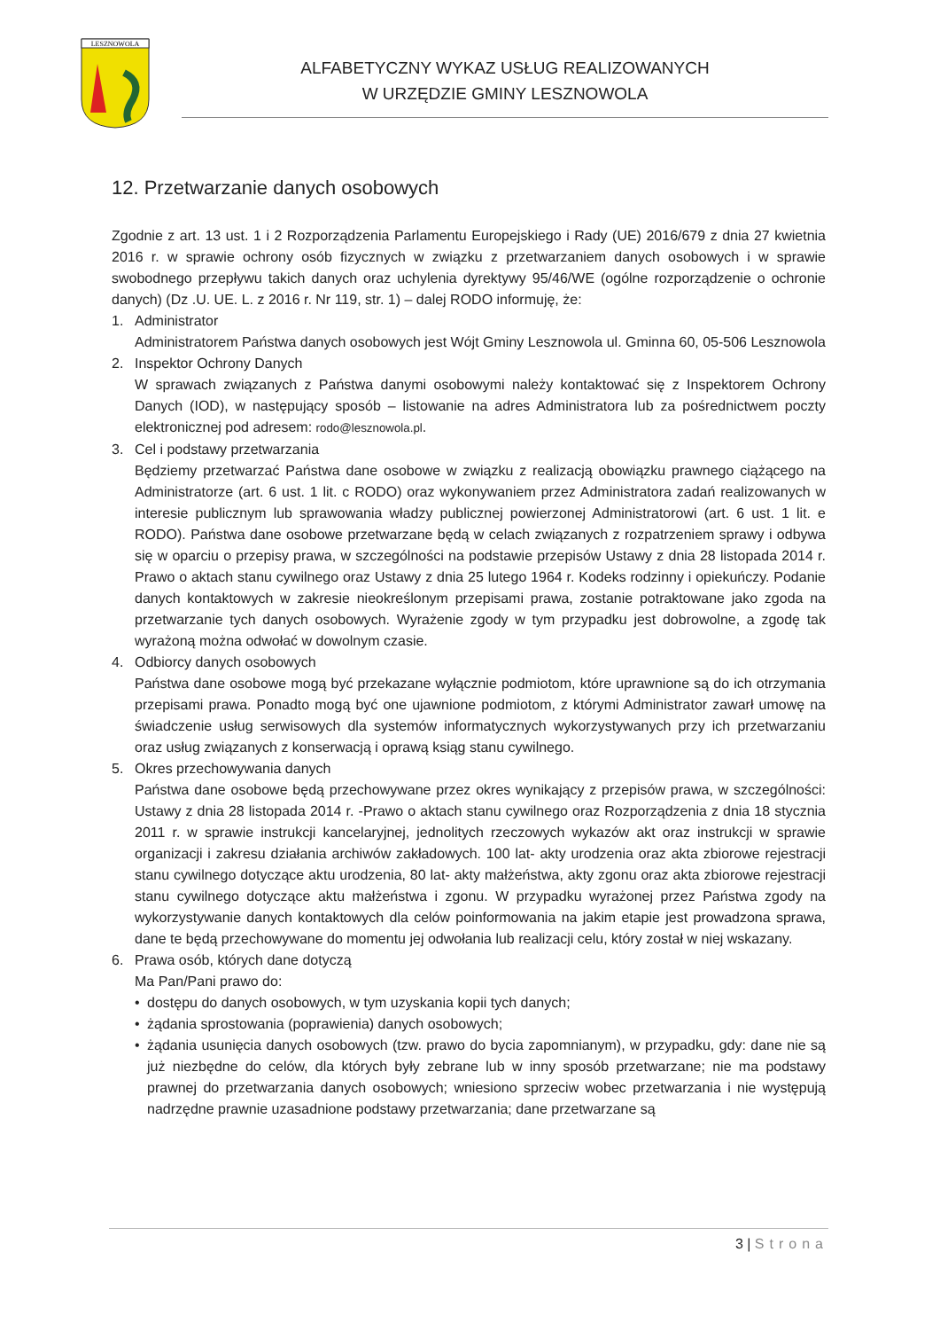LESZNOWOLA
ALFABETYCZNY WYKAZ USŁUG REALIZOWANYCH
W URZĘDZIE GMINY LESZNOWOLA
12. Przetwarzanie danych osobowych
Zgodnie z art. 13 ust. 1 i 2 Rozporządzenia Parlamentu Europejskiego i Rady (UE) 2016/679 z dnia 27 kwietnia 2016 r. w sprawie ochrony osób fizycznych w związku z przetwarzaniem danych osobowych i w sprawie swobodnego przepływu takich danych oraz uchylenia dyrektywy 95/46/WE (ogólne rozporządzenie o ochronie danych) (Dz .U. UE. L. z 2016 r. Nr 119, str. 1) – dalej RODO informuję, że:
1. Administrator
Administratorem Państwa danych osobowych jest Wójt Gminy Lesznowola ul. Gminna 60, 05-506 Lesznowola
2. Inspektor Ochrony Danych
W sprawach związanych z Państwa danymi osobowymi należy kontaktować się z Inspektorem Ochrony Danych (IOD), w następujący sposób – listowanie na adres Administratora lub za pośrednictwem poczty elektronicznej pod adresem: rodo@lesznowola.pl.
3. Cel i podstawy przetwarzania
Będziemy przetwarzać Państwa dane osobowe w związku z realizacją obowiązku prawnego ciążącego na Administratorze (art. 6 ust. 1 lit. c RODO) oraz wykonywaniem przez Administratora zadań realizowanych w interesie publicznym lub sprawowania władzy publicznej powierzonej Administratorowi (art. 6 ust. 1 lit. e RODO). Państwa dane osobowe przetwarzane będą w celach związanych z rozpatrzeniem sprawy i odbywa się w oparciu o przepisy prawa, w szczególności na podstawie przepisów Ustawy z dnia 28 listopada 2014 r. Prawo o aktach stanu cywilnego oraz Ustawy z dnia 25 lutego 1964 r. Kodeks rodzinny i opiekuńczy. Podanie danych kontaktowych w zakresie nieokreślonym przepisami prawa, zostanie potraktowane jako zgoda na przetwarzanie tych danych osobowych. Wyrażenie zgody w tym przypadku jest dobrowolne, a zgodę tak wyrażoną można odwołać w dowolnym czasie.
4. Odbiorcy danych osobowych
Państwa dane osobowe mogą być przekazane wyłącznie podmiotom, które uprawnione są do ich otrzymania przepisami prawa. Ponadto mogą być one ujawnione podmiotom, z którymi Administrator zawarł umowę na świadczenie usług serwisowych dla systemów informatycznych wykorzystywanych przy ich przetwarzaniu oraz usług związanych z konserwacją i oprawą ksiąg stanu cywilnego.
5. Okres przechowywania danych
Państwa dane osobowe będą przechowywane przez okres wynikający z przepisów prawa, w szczególności: Ustawy z dnia 28 listopada 2014 r. -Prawo o aktach stanu cywilnego oraz Rozporządzenia z dnia 18 stycznia 2011 r. w sprawie instrukcji kancelaryjnej, jednolitych rzeczowych wykazów akt oraz instrukcji w sprawie organizacji i zakresu działania archiwów zakładowych. 100 lat- akty urodzenia oraz akta zbiorowe rejestracji stanu cywilnego dotyczące aktu urodzenia, 80 lat- akty małżeństwa, akty zgonu oraz akta zbiorowe rejestracji stanu cywilnego dotyczące aktu małżeństwa i zgonu. W przypadku wyrażonej przez Państwa zgody na wykorzystywanie danych kontaktowych dla celów poinformowania na jakim etapie jest prowadzona sprawa, dane te będą przechowywane do momentu jej odwołania lub realizacji celu, który został w niej wskazany.
6. Prawa osób, których dane dotyczą
Ma Pan/Pani prawo do:
• dostępu do danych osobowych, w tym uzyskania kopii tych danych;
• żądania sprostowania (poprawienia) danych osobowych;
• żądania usunięcia danych osobowych (tzw. prawo do bycia zapomnianym), w przypadku, gdy: dane nie są już niezbędne do celów, dla których były zebrane lub w inny sposób przetwarzane; nie ma podstawy prawnej do przetwarzania danych osobowych; wniesiono sprzeciw wobec przetwarzania i nie występują nadrzędne prawnie uzasadnione podstawy przetwarzania; dane przetwarzane są
3 | Strona